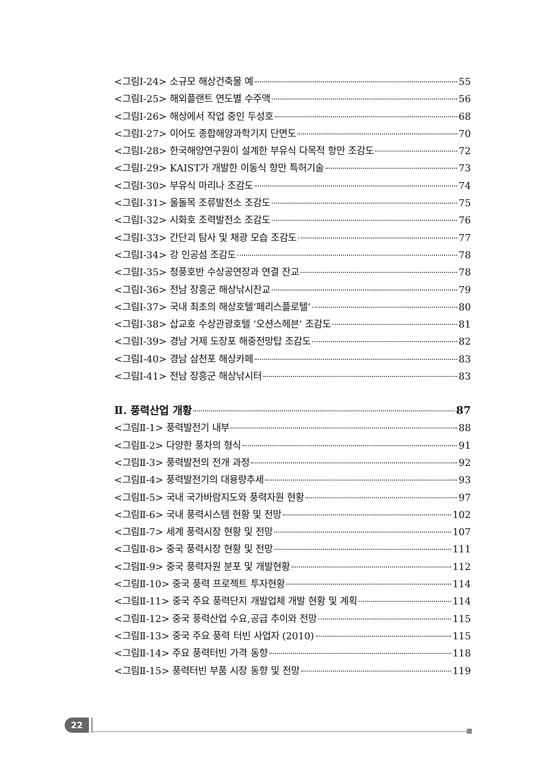<그림Ⅰ-24> 소규모 해상건축물 예 55
<그림Ⅰ-25> 해외플랜트 연도별 수주액 56
<그림Ⅰ-26> 해상에서 작업 중인 두성호 68
<그림Ⅰ-27> 이어도 종합해양과학기지 단면도 70
<그림Ⅰ-28> 한국해양연구원이 설계한 부유식 다목적 항만 조감도 72
<그림Ⅰ-29> KAIST가 개발한 이동식 항만 특허기술 73
<그림Ⅰ-30> 부유식 마리나 조감도 74
<그림Ⅰ-31> 울돌목 조류발전소 조감도 75
<그림Ⅰ-32> 시화호 조력발전소 조감도 76
<그림Ⅰ-33> 간단괴 탐사 및 채광 모습 조감도 77
<그림Ⅰ-34> 강 인공섬 조감도 78
<그림Ⅰ-35> 청풍호반 수상공연장과 연결 잔교 78
<그림Ⅰ-36> 전남 장흥군 해상낚시잔교 79
<그림Ⅰ-37> 국내 최초의 해상호텔‘페리스플로텔’ 80
<그림Ⅰ-38> 삽교호 수상관광호텔 ‘오션스헤븐’ 조감도 81
<그림Ⅰ-39> 경남 거제 도장포 해중전망탑 조감도 82
<그림Ⅰ-40> 경남 삼천포 해상카페 83
<그림Ⅰ-41> 전남 장흥군 해상낚시터 83
Ⅱ. 풍력산업 개황 87
<그림Ⅱ-1> 풍력발전기 내부 88
<그림Ⅱ-2> 다양한 풍차의 형식 91
<그림Ⅱ-3> 풍력발전의 전개 과정 92
<그림Ⅱ-4> 풍력발전기의 대용량추세 93
<그림Ⅱ-5> 국내 국가바람지도와 풍력자원 현황 97
<그림Ⅱ-6> 국내 풍력시스템 현황 및 전망 102
<그림Ⅱ-7> 세계 풍력시장 현황 및 전망 107
<그림Ⅱ-8> 중국 풍력시장 현황 및 전망 111
<그림Ⅱ-9> 중국 풍력자원 분포 및 개발현황 112
<그림Ⅱ-10> 중국 풍력 프로젝트 투자현황 114
<그림Ⅱ-11> 중국 주요 풍력단지 개발업체 개발 현황 및 계획 114
<그림Ⅱ-12> 중국 풍력산업 수요,공급 추이와 전망 115
<그림Ⅱ-13> 중국 주요 풍력 터빈 사업자 (2010) 115
<그림Ⅱ-14> 주요 풍력터빈 가격 동향 118
<그림Ⅱ-15> 풍력터빈 부품 시장 동향 및 전망 119
22